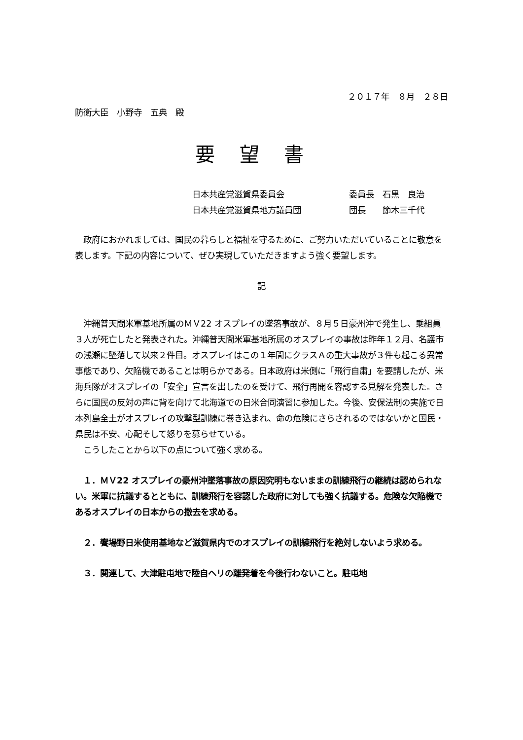２０１７年　８月　２８日
防衛大臣　小野寺　五典　殿
要望書
日本共産党滋賀県委員会 委員長　石黒　良治
日本共産党滋賀県地方議員団 団長　　節木三千代
　政府におかれましては、国民の暮らしと福祉を守るために、ご努力いただいていることに敬意を表します。下記の内容について、ぜひ実現していただきますよう強く要望します。
記
　沖縄普天間米軍基地所属のＭＶ22 オスプレイの墜落事故が、８月５日豪州沖で発生し、乗組員３人が死亡したと発表された。沖縄普天間米軍基地所属のオスプレイの事故は昨年１２月、名護市の浅瀬に墜落して以来２件目。オスプレイはこの１年間にクラスＡの重大事故が３件も起こる異常事態であり、欠陥機であることは明らかである。日本政府は米側に「飛行自粛」を要請したが、米海兵隊がオスプレイの「安全」宣言を出したのを受けて、飛行再開を容認する見解を発表した。さらに国民の反対の声に背を向けて北海道での日米合同演習に参加した。今後、安保法制の実施で日本列島全土がオスプレイの攻撃型訓練に巻き込まれ、命の危険にさらされるのではないかと国民・県民は不安、心配そして怒りを募らせている。
　こうしたことから以下の点について強く求める。
　１．ＭＶ22 オスプレイの豪州沖墜落事故の原因究明もないままの訓練飛行の継続は認められない。米軍に抗議するとともに、訓練飛行を容認した政府に対しても強く抗議する。危険な欠陥機であるオスプレイの日本からの撤去を求める。
　２．饗場野日米使用基地など滋賀県内でのオスプレイの訓練飛行を絶対しないよう求める。
　３．関連して、大津駐屯地で陸自ヘリの離発着を今後行わないこと。駐屯地